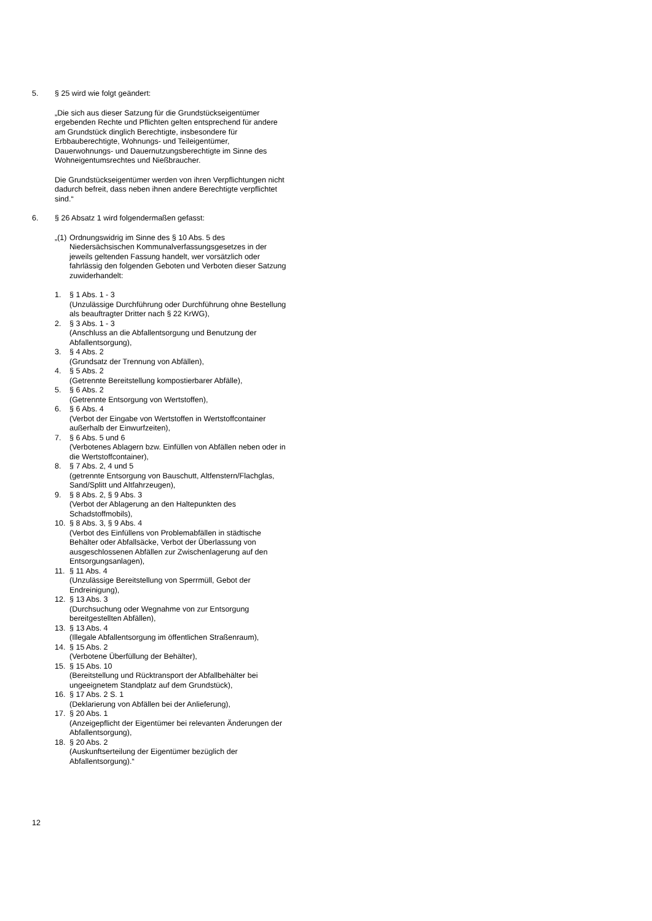5. § 25 wird wie folgt geändert:
„Die sich aus dieser Satzung für die Grundstückseigentümer ergebenden Rechte und Pflichten gelten entsprechend für andere am Grundstück dinglich Berechtigte, insbesondere für Erbbauberechtigte, Wohnungs- und Teileigentümer, Dauerwohnungs- und Dauernutzungsberechtigte im Sinne des Wohneigentumsrechtes und Nießbraucher.
Die Grundstückseigentümer werden von ihren Verpflichtungen nicht dadurch befreit, dass neben ihnen andere Berechtigte verpflichtet sind.“
6. § 26 Absatz 1 wird folgendermaßen gefasst:
„(1) Ordnungswidrig im Sinne des § 10 Abs. 5 des Niedersächsischen Kommunalverfassungsgesetzes in der jeweils geltenden Fassung handelt, wer vorsätzlich oder fahrlässig den folgenden Geboten und Verboten dieser Satzung zuwiderhandelt:
1. § 1 Abs. 1 - 3
(Unzulässige Durchführung oder Durchführung ohne Bestellung als beauftragter Dritter nach § 22 KrWG),
2. § 3 Abs. 1 - 3
(Anschluss an die Abfallentsorgung und Benutzung der Abfallentsorgung),
3. § 4 Abs. 2
(Grundsatz der Trennung von Abfällen),
4. § 5 Abs. 2
(Getrennte Bereitstellung kompostierbarer Abfälle),
5. § 6 Abs. 2
(Getrennte Entsorgung von Wertstoffen),
6. § 6 Abs. 4
(Verbot der Eingabe von Wertstoffen in Wertstoffcontainer außerhalb der Einwurfzeiten),
7. § 6 Abs. 5 und 6
(Verbotenes Ablagern bzw. Einfüllen von Abfällen neben oder in die Wertstoffcontainer),
8. § 7 Abs. 2, 4 und 5
(getrennte Entsorgung von Bauschutt, Altfenstern/Flachglas, Sand/Splitt und Altfahrzeugen),
9. § 8 Abs. 2, § 9 Abs. 3
(Verbot der Ablagerung an den Haltepunkten des Schadstoffmobils),
10. § 8 Abs. 3, § 9 Abs. 4
(Verbot des Einfüllens von Problemabfällen in städtische Behälter oder Abfallsäcke, Verbot der Überlassung von ausgeschlossenen Abfällen zur Zwischenlagerung auf den Entsorgungsanlagen),
11. § 11 Abs. 4
(Unzulässige Bereitstellung von Sperrmüll, Gebot der Endreinigung),
12. § 13 Abs. 3
(Durchsuchung oder Wegnahme von zur Entsorgung bereitgestellten Abfällen),
13. § 13 Abs. 4
(Illegale Abfallentsorgung im öffentlichen Straßenraum),
14. § 15 Abs. 2
(Verbotene Überfüllung der Behälter),
15. § 15 Abs. 10
(Bereitstellung und Rücktransport der Abfallbehälter bei ungeeignetem Standplatz auf dem Grundstück),
16. § 17 Abs. 2 S. 1
(Deklarierung von Abfällen bei der Anlieferung),
17. § 20 Abs. 1
(Anzeigepflicht der Eigentümer bei relevanten Änderungen der Abfallentsorgung),
18. § 20 Abs. 2
(Auskunftserteilung der Eigentümer bezüglich der Abfallentsorgung).“
12